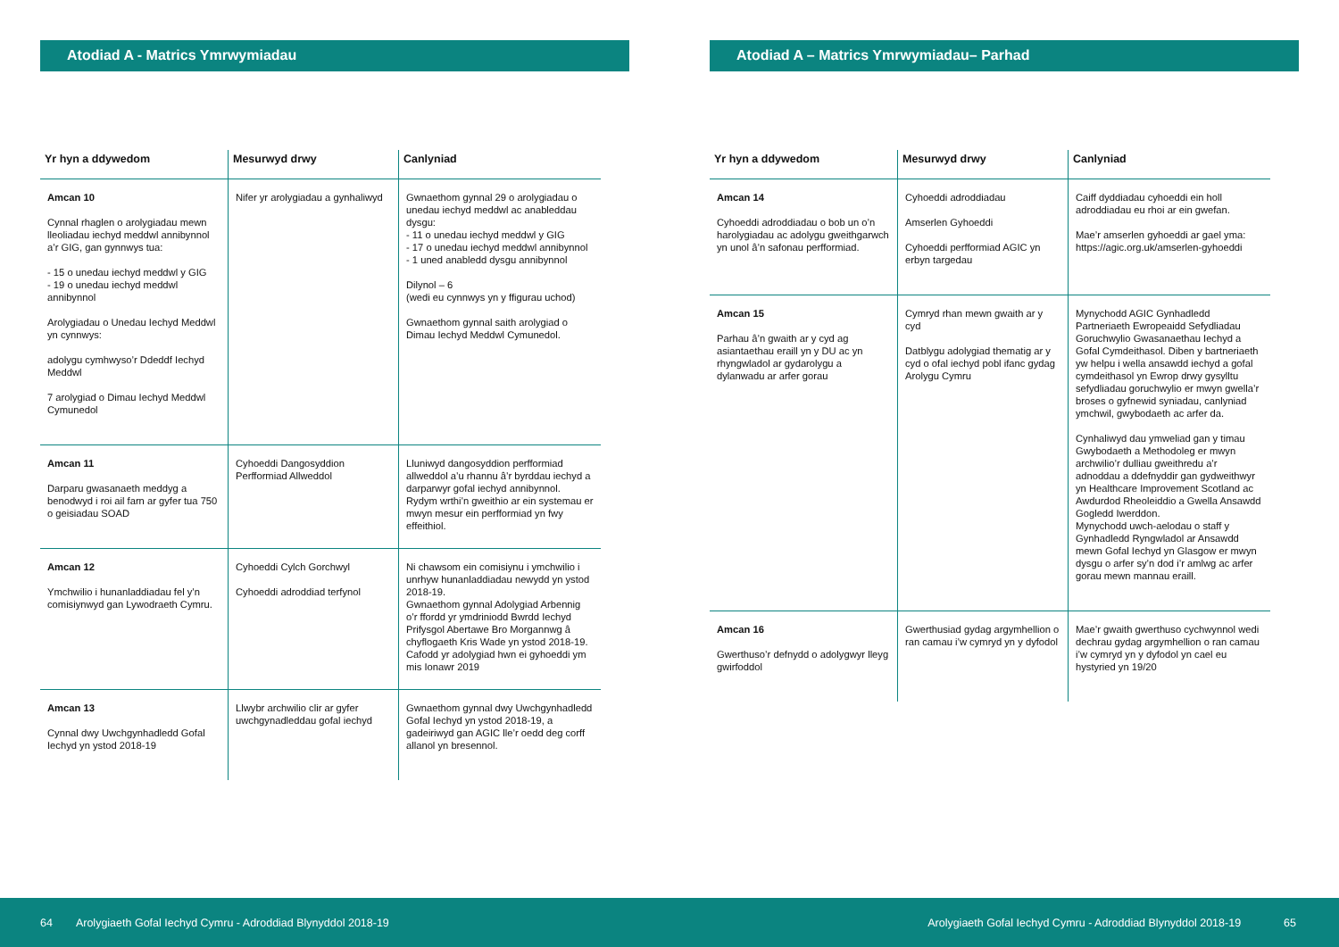Atodiad A - Matrics Ymrwymiadau
| Yr hyn a ddywedom | Mesurwyd drwy | Canlyniad |
| --- | --- | --- |
| Amcan 10 Cynnal rhaglen o arolygiadau mewn lleoliadau iechyd meddwl annibynnol a’r GIG, gan gynnwys tua: - 15 o unedau iechyd meddwl y GIG - 19 o unedau iechyd meddwl annibynnol Arolygiadau o Unedau Iechyd Meddwl yn cynnwys: adolygu cymhwyso’r Ddeddf Iechyd Meddwl 7 arolygiad o Dimau Iechyd Meddwl Cymunedol | Nifer yr arolygiadau a gynhaliwyd | Gwnaethom gynnal 29 o arolygiadau o unedau iechyd meddwl ac anableddau dysgu: - 11 o unedau iechyd meddwl y GIG - 17 o unedau iechyd meddwl annibynnol - 1 uned anabledd dysgu annibynnol Dilynol – 6 (wedi eu cynnwys yn y ffigurau uchod) Gwnaethom gynnal saith arolygiad o Dimau Iechyd Meddwl Cymunedol. |
| Amcan 11 Darparu gwasanaeth meddyg a benodwyd i roi ail farn ar gyfer tua 750 o geisiadau SOAD | Cyhoeddi Dangosyddion Perfformiad Allweddol | Lluniwyd dangosyddion perfformiad allweddol a’u rhannu â’r byrddau iechyd a darparwyr gofal iechyd annibynnol. Rydym wrthi’n gweithio ar ein systemau er mwyn mesur ein perfformiad yn fwy effeithiol. |
| Amcan 12 Ymchwilio i hunanladdiadau fel y’n comisiynwyd gan Lywodraeth Cymru. | Cyhoeddi Cylch Gorchwyl Cyhoeddi adroddiad terfynol | Ni chawsom ein comisiynu i ymchwilio i unrhyw hunanladdiadau newydd yn ystod 2018-19. Gwnaethom gynnal Adolygiad Arbennig o’r ffordd yr ymdriniodd Bwrdd Iechyd Prifysgol Abertawe Bro Morgannwg â chyflogaeth Kris Wade yn ystod 2018-19. Cafodd yr adolygiad hwn ei gyhoeddi ym mis Ionawr 2019 |
| Amcan 13 Cynnal dwy Uwchgynhadledd Gofal Iechyd yn ystod 2018-19 | Llwybr archwilio clir ar gyfer uwchgynadleddau gofal iechyd | Gwnaethom gynnal dwy Uwchgynhadledd Gofal Iechyd yn ystod 2018-19, a gadeiriwyd gan AGIC lle’r oedd deg corff allanol yn bresennol. |
Atodiad A – Matrics Ymrwymiadau– Parhad
| Yr hyn a ddywedom | Mesurwyd drwy | Canlyniad |
| --- | --- | --- |
| Amcan 14 Cyhoeddi adroddiadau o bob un o’n harolygiadau ac adolygu gweithgarwch yn unol â’n safonau perfformiad. | Cyhoeddi adroddiadau Amserlen Gyhoeddi Cyhoeddi perfformiad AGIC yn erbyn targedau | Caiff dyddiadau cyhoeddi ein holl adroddiadau eu rhoi ar ein gwefan. Mae’r amserlen gyhoeddi ar gael yma: https://agic.org.uk/amserlen-gyhoeddi |
| Amcan 15 Parhau â’n gwaith ar y cyd ag asiantaethau eraill yn y DU ac yn rhyngwladol ar gydarolygu a dylanwadu ar arfer gorau | Cymryd rhan mewn gwaith ar y cyd Datblygu adolygiad thematig ar y cyd o ofal iechyd pobl ifanc gydag Arolygu Cymru | Mynychodd AGIC Gynhadledd Partneriaeth Ewropeaidd Sefydliadau Goruchwylio Gwasanaethau Iechyd a Gofal Cymdeithasol. Diben y bartneriaeth yw helpu i wella ansawdd iechyd a gofal cymdeithasol yn Ewrop drwy gysylltu sefydliadau goruchwylio er mwyn gwella’r broses o gyfnewid syniadau, canlyniad ymchwil, gwybodaeth ac arfer da. Cynhaliwyd dau ymweliad gan y timau Gwybodaeth a Methodoleg er mwyn archwilio’r dulliau gweithredu a’r adnoddau a ddefnyddir gan gydweithwyr yn Healthcare Improvement Scotland ac Awdurdod Rheoleiddio a Gwella Ansawdd Gogledd Iwerddon. Mynychodd uwch-aelodau o staff y Gynhadledd Ryngwladol ar Ansawdd mewn Gofal Iechyd yn Glasgow er mwyn dysgu o arfer sy’n dod i’r amlwg ac arfer gorau mewn mannau eraill. |
| Amcan 16 Gwerthuso’r defnydd o adolygwyr lleyg gwirfoddol | Gwerthusiad gydag argymhellion o ran camau i’w cymryd yn y dyfodol | Mae’r gwaith gwerthuso cychwynnol wedi dechrau gydag argymhellion o ran camau i’w cymryd yn y dyfodol yn cael eu hystyried yn 19/20 |
64 Arolygiaeth Gofal Iechyd Cymru - Adroddiad Blynyddol 2018-19 Arolygiaeth Gofal Iechyd Cymru - Adroddiad Blynyddol 2018-19 65